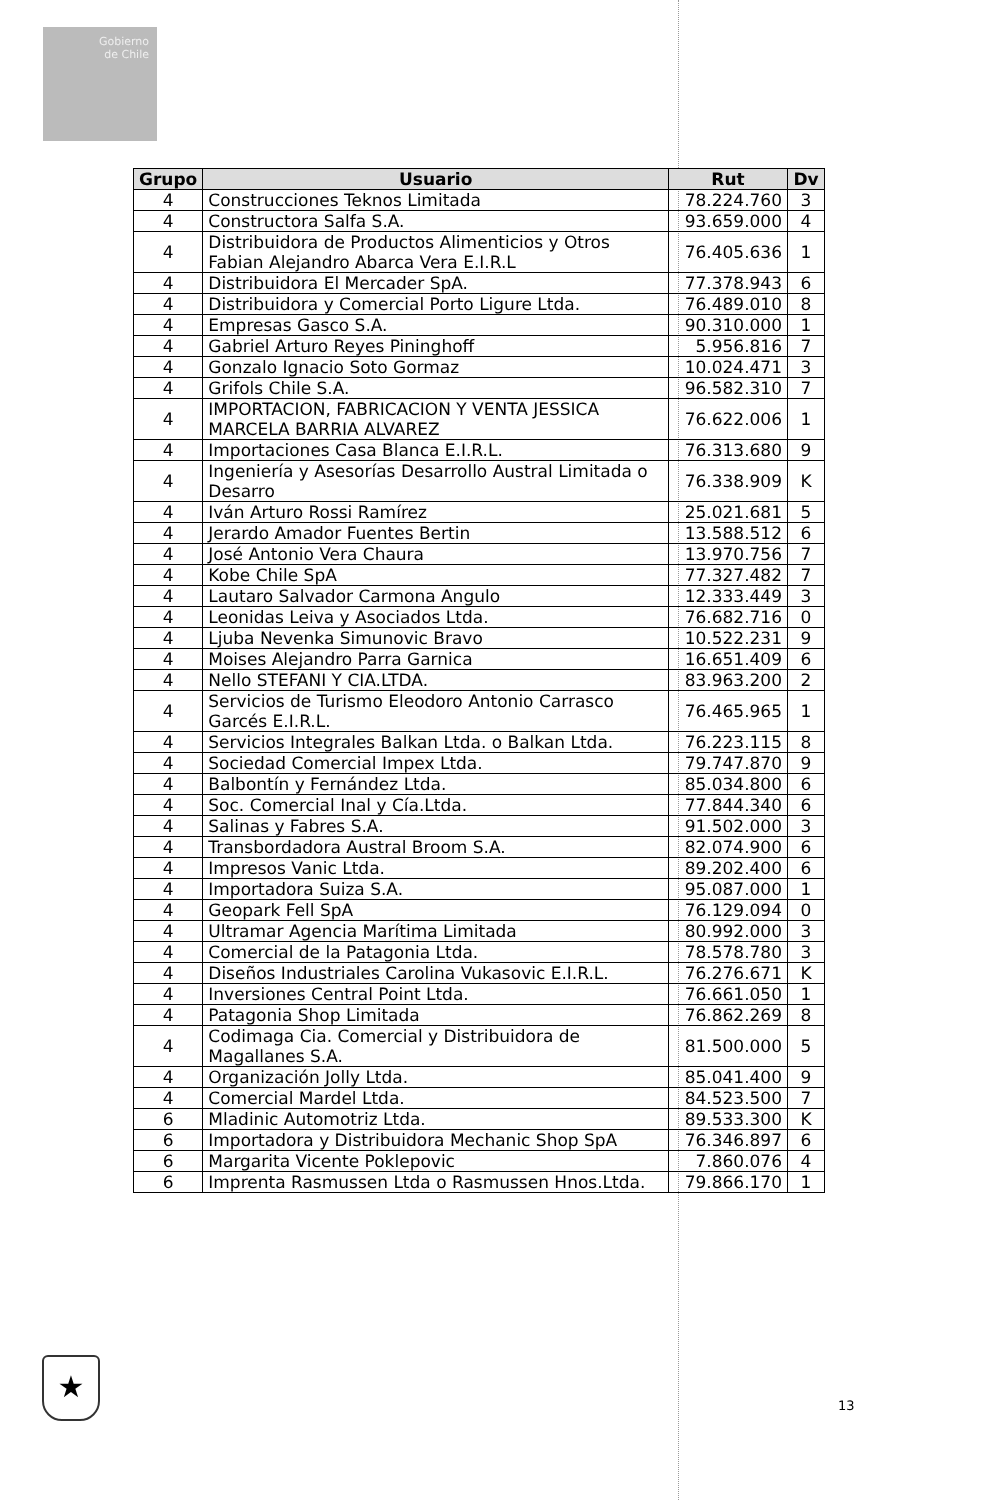Gobierno
de Chile
| Grupo | Usuario | Rut | Dv |
| --- | --- | --- | --- |
| 4 | Construcciones Teknos Limitada | 78.224.760 | 3 |
| 4 | Constructora Salfa S.A. | 93.659.000 | 4 |
| 4 | Distribuidora de Productos Alimenticios y Otros Fabian Alejandro Abarca Vera E.I.R.L | 76.405.636 | 1 |
| 4 | Distribuidora El Mercader SpA. | 77.378.943 | 6 |
| 4 | Distribuidora y Comercial Porto Ligure Ltda. | 76.489.010 | 8 |
| 4 | Empresas Gasco S.A. | 90.310.000 | 1 |
| 4 | Gabriel Arturo Reyes Pininghoff | 5.956.816 | 7 |
| 4 | Gonzalo Ignacio Soto Gormaz | 10.024.471 | 3 |
| 4 | Grifols Chile S.A. | 96.582.310 | 7 |
| 4 | IMPORTACION, FABRICACION Y VENTA JESSICA MARCELA BARRIA ALVAREZ | 76.622.006 | 1 |
| 4 | Importaciones Casa Blanca E.I.R.L. | 76.313.680 | 9 |
| 4 | Ingeniería y Asesorías Desarrollo Austral Limitada o Desarro | 76.338.909 | K |
| 4 | Iván Arturo Rossi Ramírez | 25.021.681 | 5 |
| 4 | Jerardo Amador Fuentes Bertin | 13.588.512 | 6 |
| 4 | José Antonio Vera Chaura | 13.970.756 | 7 |
| 4 | Kobe Chile SpA | 77.327.482 | 7 |
| 4 | Lautaro Salvador Carmona Angulo | 12.333.449 | 3 |
| 4 | Leonidas Leiva y Asociados Ltda. | 76.682.716 | 0 |
| 4 | Ljuba Nevenka Simunovic Bravo | 10.522.231 | 9 |
| 4 | Moises Alejandro Parra Garnica | 16.651.409 | 6 |
| 4 | Nello STEFANI Y CIA.LTDA. | 83.963.200 | 2 |
| 4 | Servicios de Turismo Eleodoro Antonio Carrasco Garcés E.I.R.L. | 76.465.965 | 1 |
| 4 | Servicios Integrales Balkan Ltda. o Balkan Ltda. | 76.223.115 | 8 |
| 4 | Sociedad Comercial Impex Ltda. | 79.747.870 | 9 |
| 4 | Balbontín y Fernández Ltda. | 85.034.800 | 6 |
| 4 | Soc. Comercial Inal y Cía.Ltda. | 77.844.340 | 6 |
| 4 | Salinas y Fabres S.A. | 91.502.000 | 3 |
| 4 | Transbordadora Austral Broom S.A. | 82.074.900 | 6 |
| 4 | Impresos Vanic Ltda. | 89.202.400 | 6 |
| 4 | Importadora Suiza S.A. | 95.087.000 | 1 |
| 4 | Geopark Fell SpA | 76.129.094 | 0 |
| 4 | Ultramar Agencia Marítima Limitada | 80.992.000 | 3 |
| 4 | Comercial de la Patagonia Ltda. | 78.578.780 | 3 |
| 4 | Diseños Industriales Carolina Vukasovic E.I.R.L. | 76.276.671 | K |
| 4 | Inversiones Central Point Ltda. | 76.661.050 | 1 |
| 4 | Patagonia Shop Limitada | 76.862.269 | 8 |
| 4 | Codimaga Cia. Comercial y Distribuidora de Magallanes S.A. | 81.500.000 | 5 |
| 4 | Organización Jolly Ltda. | 85.041.400 | 9 |
| 4 | Comercial Mardel Ltda. | 84.523.500 | 7 |
| 6 | Mladinic Automotriz Ltda. | 89.533.300 | K |
| 6 | Importadora y Distribuidora Mechanic Shop SpA | 76.346.897 | 6 |
| 6 | Margarita Vicente Poklepovic | 7.860.076 | 4 |
| 6 | Imprenta Rasmussen Ltda o Rasmussen Hnos.Ltda. | 79.866.170 | 1 |
★
13